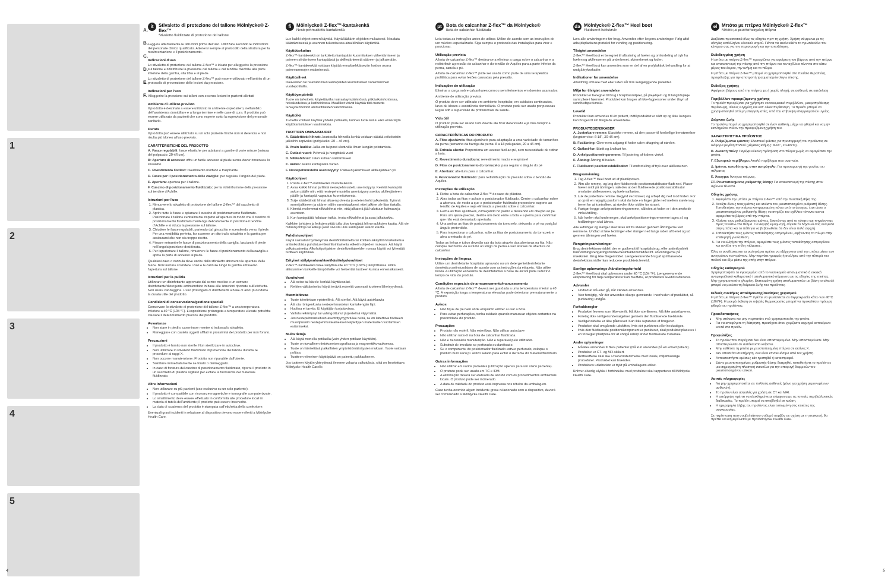A.
B.
C.
D.
E.
F.
1
2
3
4
5
it
Stivaletto di protezione del tallone Mölnlycke® Z-flex™
Stivaletto fluidizzato di protezione del tallone
Leggere attentamente le istruzioni prima dell'uso. Utilizzare secondo le indicazioni del personale clinico qualificato. Attenersi sempre al protocollo della struttura per la movimentazione e il posizionamento.
Indicazioni d'uso
Lo stivaletto di protezione del tallone Z-flex™ è ideato per alleggerire la pressione sul tallone e ridistribuire la pressione dal tallone e dal tendine d'Achille alla parte inferiore della gamba, alla tibia e al piede.
Lo stivaletto di protezione del tallone Z-flex™ può essere utilizzato nell'ambito di un protocollo di prevenzione delle lesioni da pressione.
Indicazioni per l'uso
Alleggerire la pressione sui talloni con o senza lesioni in pazienti allettati
Ambiente di utilizzo previsto
Il prodotto è destinato a essere utilizzato in ambiente ospedaliero, nell'ambito dell'assistenza domiciliare e a lungo termine e nelle case di cura. Il prodotto può essere utilizzato da pazienti che sono esperte sotto la supervisione del personale sanitario.
Durata
Il prodotto può essere utilizzato su un solo paziente finché non si deteriora e non risulta più idoneo all'uso previsto.
CARATTERISTICHE DEL PRODOTTO
A. Fasce regolabili: fasce elastiche per adattarsi a gambe di varie misure (misura del polpaccio: 20-46 cm).
B: Apertura di accesso: offre un facile accesso al piede senza dover rimuovere lo stivaletto.
C. Rivestimento Outlast: rivestimento morbido e traspirante.
D. Fasce per il posizionamento delle caviglie: per regolare l'angolo del piede.
E. Apertura: apertura per il tallone.
F. Cuscino di posizionamento fluidizzato: per la ridistribuzione della pressione sul tendine d'Achille.
Istruzioni per l'uso
1. Rimuovere lo stivaletto di protezione del tallone Z-flex™ dal sacchetto di plastica.
2. Aprire tutte le fasce e spianare il cuscino di posizionamento fluidizzato. Posizionare il tallone centralmente rispetto all'apertura in modo che il cuscino di posizionamento fluidizzato mantenga delicatamente in posizione il tendine d'Achille e si riduca la pressione sul tallone.
3. Chiudere le fasce regolabili, partendo dal ginocchio e scendendo verso il piede. Per una vestibilità perfetta, far scorrere un dito tra lo stivaletto e la gamba per assicurarsi che non sia troppo stretto.
4. Fissare entrambe le fasce di posizionamento della caviglia, lasciando il piede nell'angolo/posizione desiderata.
5. Per ispezionare il tallone, rimuovere le fasce di posizionamento della caviglia e aprire la parte di accesso al piede.
Qualsiasi cavo o cannula deve uscire dallo stivaletto attraverso le aperture delle fasce. Non lasciare scendere i cavi e le cannule lungo la gamba attraverso l'apertura sul tallone.
Istruzioni per la pulizia
Utilizzare un disinfettante approvato dal centro medico o un comune disinfettante/detergente antimicrobico in base alle istruzioni riportate sull'etichetta. Non usare candeggina. L'uso prolungato di disinfettanti a base di alcol può ridurre la durata utile del prodotto.
Condizioni di conservazione/gestione speciali
Conservare lo stivaletto di protezione del tallone Z-flex™ a una temperatura inferiore a 40 °C (104 °F). L'esposizione prolungata a temperature elevate potrebbe causare il deterioramento precoce del prodotto.
Avvertenze
Non stare in piedi o camminare mentre si indossa lo stivaletto.
Maneggiare con cautela oggetti affilati in prossimità del prodotto per non forarlo.
Precauzioni
Il prodotto è fornito non sterile. Non sterilizzare in autoclave.
Non utilizzare lo stivaletto fluidizzato di protezione del tallone durante le procedure ai raggi X.
Non occorre manutenzione. Prodotto non riparabile dall'utente.
Sostituire immediatamente se forato o danneggiato.
In caso di foratura del cuscino di posizionamento fluidizzato, riporre il prodotto in un sacchetto di plastica sigillato per evitare la fuoriuscita del materiale fluidizzato.
Altre informazioni
Non utilizzare su più pazienti (uso esclusivo su un solo paziente).
Il prodotto è compatibile con risonanze magnetiche e tomografie computerizzate.
Lo smaltimento deve essere effettuato in conformità alle procedure locali in materia di tutela dell'ambiente; il prodotto può essere incenerito.
La data di scadenza del prodotto è stampata sull'etichetta della confezione.
Eventuali gravi incidenti in relazione al dispositivo devono essere riferiti a Mölnlycke Health Care.
fi
Mölnlycke® Z-flex™-kantakenkä
Nestepehmustettu kantakenkä
Lue kaikki ohjeet ennen käyttöä. Käytä lääkärin ohjeiden mukaisesti. Noudata kääntämisessä ja asennon tukemisessa aina klinikan käytäntöä.
Käyttötarkoitus
Z-flex™-kantakenkä on tarkoitettu kantapään kuormituksen vähentämiseen ja paineen siirtämiseen kantapäästä ja akillesjänteestä sääreen ja jalkaterään.
Z-flex™-kantakenkää voidaan käyttää ennaltaehkäisevän hoidon osana painevammojen estämisessä.
Käyttöaiheet
Haavaisten tai haavattomien kantapäiden kuormituksen vähentäminen vuodepotilailla.
Käyttöympäristö
Tuote on tarkoitettu käytettäväksi sairaalaympäristössä, pitkäaikaishoidossa, hoivakodeissa ja kotihoidossa. Maallikot voivat käyttää tätä tuotetta terveydenhoidon ammattilaisten valvonnassa.
Käyttöikä
Tuotetta voidaan käyttää yhdellä potilaalla, kunnes tuote kuluu eikä enää täytä käyttötarkoituksen vaatimuksia.
TUOTTEEN OMINAISUUDET
A. Säädettävät hihnat: Joustavilla hihnoilla kenkä voidaan säätää erikokoisiin jalkoihin sopivaksi (pohjekoko: 20 – 46 cm).
B. Avoin luukku: Jalka on helposti ulottuvilla ilman kengän poistamista.
C. Outlast-vuori: Pehmeä ja hengittävä vuori
D. Nilkkahihnat: Jalan kulman säätämiseen
E. Aukko: Aukko kantapäätä varten.
F. Nestepehmusteltu asentotyyny: Paineen jakamiseen akillesjänteen yli.
Käyttöohjeet
1. Poista Z-flex™-kantakenkä muovilaukusta.
2. Avaa kaikki hihnat ja litistä nestepehmusteltu asentotyyny. Keskitä kantapää aukon päälle niin, että nestepehmusteltu asentotyyny asettuu akillesjänteen päälle ja kantapää vapautuu kuormituksesta.
3. Sulje säädettävät hihnat alkaen polvesta ja edeten kohti jalkaterää. Työnnä sormi jalkineen ja säären väliin varmistaaksesi, ettei jalkine ole liian tiukalla.
4. Kiinnitä molemmat nilkkahihnat niin, että jalkaterä jää haluttuun kulmaan ja asentoon.
5. Kun kantapäätä halutaan tutkia, irrota nilkkahihnat ja avaa jalkaluukku.
Kaikkien johtojen ja letkujen pitää tulla ulos kengästä hihna-aukkojen kautta. Älä vie mitään johtoja tai letkuja jalan sivusta ulos kantapään aukon kautta.
Puhdistusohjeet
Käytä sairaalan hyväksymää desinfiointiainetta tai kotitalouskäyttöön tarkoitettua antimikrobista puhdistus-/desinfiointiainetta etiketin ohjeiden mukaan. Älä käytä valkaisuainetta. Alkoholipohjaisten desinfiointiaineiden runsas käyttö voi lyhentää tuotteen käyttöikää.
Erityiset säilytysolosuhteet/käsittelyolosuhteet
Z-flex™-kantakenkä tulee säilyttää alle 40 °C:n (104°F) lämpötilassa. Pitkä altistuminen korkeille lämpötiloille voi heikentää tuotteen kuntoa ennenaikaisesti.
Varoitukset
Älä seiso tai kävele kenkää käyttäessäsi.
Reikien välttämiseksi käytä teräviä esineitä varovasti tuotteen läheisyydessä.
Huomioitavaa
Tuote toimitetaan episteriilinä. Älä steriloi. Älä käytä autoklaavia
Älä ota röntgenkuvia nestepehmustetun kantakengän läpi.
Huoltoa ei tarvita. Ei käyttäjän korjattavissa.
Vaihda reikiintynyt tai vahingoittunut järjestelmä viipymättä.
Jos nestepehmusteltuun asentotyynyyn tulee reikä, se on laitettava tiiviiseen muovipussiin nestepehmusteaineksen käytettyjen materiaalien vuotamisen estämiseksi.
Muita tietoja
Älä käytä monella potilaalla (vain yhden potilaan käyttöön).
Tuote on turvallinen tietokonetomografiassa ja magneettikuvauksessa.
Tuote on hävitettävä paikallisten ympäristömääräysten mukaan. Tuote voidaan polttaa.
Tuotteen viimeinen käyttöpäivä on painettu pakkaukseen.
Jos tuotteen käytön yhteydessä ilmenee vakavia vaikutuksia, siitä on ilmoitettava Mölnlycke Health Carelle.
pt
Bota de calcanhar Z-flex™ da Mölnlycke®
Bota de calcanhar fluidizada
Leia todas as instruções antes de utilizar. Utilize de acordo com as instruções de um médico especializado. Siga sempre o protocolo das instalações para virar e posicionar.
Utilização prevista
A bota de calcanhar Z-flex™ destina-se a eliminar a carga sobre o calcanhar e a redistribuir a pressão do calcanhar e do tendão de Aquiles para a parte inferior da perna, canela e pé.
A bota de calcanhar Z-flex™ pode ser usada como parte de uma terapêutica profilática para evitar lesões causadas pela pressão.
Indicações de utilização
Eliminar a carga sobre calcanhares com ou sem ferimentos em doentes acamados
Ambiente de utilização prevista
O produto deve ser utilizado em ambiente hospitalar, em cuidados continuados, lares de idosos e assistência domiciliária. O produto pode ser usado por pessoas leigas sob a supervisão de profissionais de saúde.
Vida útil
O produto pode ser usado num doente até ficar deteriorado e já não cumprir a utilização prevista.
CARACTERÍSTICAS DO PRODUTO
A. Fitas ajustáveis: fitas ajustáveis para adaptação a uma variedade de tamanhos da perna (tamanho da barriga da perna: 8 a 18 polegadas, 20 a 46 cm).
B. Entrada aberta: Proporciona um acesso fácil ao pé, sem necessidade de retirar a bota.
C. Revestimento duradouro: revestimento macio e respirável
D. Fitas de posicionamento do tornozelo: para regular o ângulo do pé
E. Abertura: abertura para o calcanhar.
F. Posicionador fluidizado: para redistribuição da pressão sobre o tendão de Aquiles.
Instruções de utilização
1. Retire a bota de calcanhar Z-flex™ do saco de plástico.
2. Abra todas as fitas e achate o posicionador fluidizado. Centre o calcanhar sobre a abertura, de modo a que o posicionador fluidizado proporcione suporte ao tendão de Aquiles e seja eliminada a pressão sobre o calcanhar.
3. Feche as fitas ajustáveis, começando no joelho e descendo em direção ao pé. Para um ajuste preciso, deslize um dedo entre a bota e a perna para confirmar que não está demasiado apertada.
4. Una ambas as fitas de posicionamento do tornozelo, deixando o pé na posição/ângulo pretendido.
5. Para inspecionar o calcanhar, solte as fitas de posicionamento do tornozelo e abra a entrada do pé.
Todas as linhas e tubos deverão sair da bota através das aberturas na fita. Não coloque nenhuma via ou tubo ao longo da perna a sair através da abertura do calcanhar.
Instruções de limpeza
Utilize um desinfetante hospitalar aprovado ou um detergente/desinfetante doméstico antimicrobiano de acordo com as instruções da etiqueta. Não utilize lixívia. A utilização excessiva de desinfetantes à base de álcool pode reduzir o tempo de vida do produto.
Condições especiais de armazenamento/manuseamento
A bota de calcanhar Z-flex™ deverá ser guardada a uma temperatura inferior a 40 °C. A exposição longa a temperaturas elevadas pode deteriorar prematuramente o produto.
Avisos
Não fique de pé nem ande enquanto estiver a usar a bota.
Para evitar perfurações, tenha cuidado quando manusear objetos cortantes na proximidade do produto.
Precauções
Produto não estéril. Não esterilizar. Não utilizar autoclave
Não utilizar raios-X na bota de calcanhar fluidizada.
Não é necessária manutenção. Não é reparável pelo utilizador.
Substituir de imediato se perfurado ou danificado.
Se o componente do posicionador fluidizado estiver perfurado, coloque o produto num saco pl. ástico selado para evitar o derrame do material fluidizado.
Outras informações
Não utilizar em vários pacientes (utilização apenas para um único paciente).
O produto pode ser usado em TC e IRM.
A eliminação deverá ser efetuada de acordo com os procedimentos ambientais locais. O produto pode ser incinerado.
A data de validade do produto está impressa nos rótulos da embalagem.
Caso tenha ocorrido algum incidente grave relacionado com o dispositivo, deverá ser comunicado à Mölnlycke Health Care.
da
Mölnlycke® Z-flex™ Heel boot
Fluidiseret hælstøvle
Læs alle anvisningerne før brug. Anvendes efter lægens anvisninger. Følg altid arbejdspladsens protokol for vending og positionering.
Tilsigtet anvendelse
Z-flex™ Heel boot er beregnet til aflastning af hælen og omfordeling af tryk fra hælen og akillessenen på underbenet, skinnebenet og foden.
Z-flex™ Heel boot kan anvendes som en del af en profylaktisk behandling for at undgå tryksskader.
Indikationer for anvendelse
Aflastning af hæle med eller uden sår hos sengeliggende patienter.
Miljø for tilsigtet anvendelse
Produktet er beregnet til brug i hospitalsmiljøer, på plejehjem og til langtidspleje samt pleje i hjemmet. Produktet kan bruges af ikke-fagpersoner under tilsyn af sundhedspersonale.
Levetid
Produktet kan anvendes til én patient, indtil produktet er slidt op og ikke længere kan bruges til sin tilsigtede anvendelse.
PRODUKTEGENSKABER
A. Justerbare remme: Elastiske remme, så den passer til forskellige benstørrelser (lægstørrelse: 8-18", 20-46 cm).
B. Fodåbning: Giver nem adgang til foden uden aftagning af støvlen.
C. Outlast-for: Blødt og åndbart for.
D. Ankelpositioneringsremme: Til justering af fodens vinkel.
E. Åbning: Åbning til hælen.
F. Fluidiseret positionsstabilisator: Til omfordeling af tryk over akillessenen.
Brugsanvisning
1. Tag Z-flex™ Heel boot ud af plastikposen.
2. Åbn alle remme, og læg den fluidiserede positionsstabilisator fladt ned. Placer hælen midt på åbningen, således at den fluidiserede positionsstabilisator omslutter akillessenen, og hælen aflastes.
3. Luk de justerbare remme. Begynd ved knæet, og arbejd dig ned mod foden. For at opnå en nøjagtig pasform skal du lade en finger glide ned mellem støvlen og benet for at kontrollere, at støvlen ikke sidder for stramt.
4. Fastgør begge ankelpositioneringsremme, således at foden er i den ønskede vinkel/stilling.
5. Når hælen skal underseges, skal ankelpositioneringsremmene tages af, og fodåbningen skal åbnes.
Alle ledninger og slanger skal føres ud fra støvlen gennem åbningerne ved remmene. Undlad at føre ledninger eller slanger ned langs siden af benet og ud gennem åbningen ved hælen.
Rengøringsanvisninger
Brug desinfektionsmiddel, der er godkendt til hospitalsbrug, eller antimikrobielt husholdningsrengøringsmiddel/desinfektionsmiddel iht. anvisningerne på mærkaten. Brug ikke blegemiddel. Længerevarende brug af spritbaserede desinfektionsmidler kan reducere produktets levetid.
Særlige opbevarings-/håndteringsforhold
Z-flex™ Heel boot skal opbevares under 40 °C (104 °F). Længerevarende eksponering for høje temperaturer kan medføre, at produktets levetid reduceres.
Advarsler
Undlad at stå eller gå, når støvlen anvendes.
Vær forsigtig, når der anvendes skarpe genstande i nærheden af produktet, så punktering undgås.
Forholdsregler
Produktet leveres som ikke-sterilt. Må ikke steriliseres. Må ikke autoklaveres.
Foretag ikke røntgenundersøgelser gennem den fluidiserede hælstøvle.
Vedligeholdelse er ikke påkrævet. Kan ikke repareres af brugeren.
Produktet skal omgående udskiftes, hvis det punkteres eller beskadiges.
Hvis den fluidiserede positionskomponent er punkteret, skal produktet placeres i en forseglet plastpose for at undgå udslip af det fluidiserede materiale.
Andre oplysninger
Må ikke anvendes til flere patienter (må kun anvendes på en enkelt patient).
Produktet er CT- og MR-sikkert.
Bortskaffelse skal ske i overensstemmelse med lokale, miljømæssige procedurer. Produktet kan brændes.
Produktets udløbsdato er trykt på emballagens etiket.
Enhver alvorlig ulykke i forbindelse med produktet skal rapporteres til Mölnlycke Health Care.
el
Μπότα με πτέρνα Mölnlycke® Z-flex™
Μπότα με ρευστοποιημένη πτέρνα
Διαβάστε προσεκτικά όλες τις οδηγίες πριν τη χρήση. Χρήση σύμφωνα με τις οδηγίες κατάλληλου κλινικού ιατρού. Πάντα να ακολουθείτε το πρωτόκολλο του κέντρου σας για την περιστροφή και την τοποθέτηση.
Ενδεδειγμένη χρήση
Η μπότα με πτέρνα Z-flex™ προορίζεται για αφαίρεση του βάρους από την πτέρνα και ανακατανομή της πίεσης από την πτέρνα και τον αχίλλειο τένοντα στο κάτω μέρος του άκρου, την κνήμη και το πέλμα.
Η μπότα με πτέρνα Z-flex™ μπορεί να χρησιμοποιηθεί στο πλαίσιο θεραπείας προφύλαξης για την αποτροπή τραυματισμών λόγω πίεσης.
Ενδείξεις χρήσης
Αφαίρεση βάρους από την πτέρνα, με ή χωρίς πληγή, σε ασθενείς σε κατάκλιση
Περιβάλλον προοριζόμενης χρήσης
Το προϊόν προορίζεται για χρήση σε νοσοκομειακό περιβάλλον, μακροπρόθεσμη περίθαλψη, οίκους ευγηρίας και κατ' οίκον περίθαλψη. Το προϊόν μπορεί να χρησιμοποιηθεί από μη επαγγελματίες, υπό την επίβλεψη επαγγελματιών υγείας.
Διάρκεια ζωής
Το προϊόν μπορεί να χρησιμοποιηθεί σε έναν ασθενή, μέχρι να φθαρεί και να μην εκπληρώνει πλέον την προοριζόμενη χρήση του.
ΧΑΡΑΚΤΗΡΙΣΤΙΚΑ ΠΡΟΪΟΝΤΟΣ
Α. Ρυθμιζόμενοι ιμάντες: Ελαστικοί ιμάντες για προσαρμογή του προϊόντος σε διάφορα μεγέθη ποδιού (μέγεθος κνήμης: 8-18", 20-46cm).
Β. Ανοικτή πύλη: Παρέχει εύκολη πρόσβαση στο πέλμα χωρίς να αφαιρέσετε την μπότα.
Γ. Εξωτερικό περίβλημα: Απαλό περίβλημα που αναπνέει.
Δ. Ιμάντες τοποθέτησης στον αστράγαλο: Για προσαρμογή της γωνίας του πέλματος
Ε. Άνοιγμα: Άνοιγμα πτέρνας.
ΣΤ. Ρευστοποιημένος ρυθμιστής θέσης: Για ανακατανομή της πίεσης στον αχίλλειο τένοντα.
Οδηγίες χρήσης
1. Αφαιρέστε την μπότα με πτέρνα Z-flex™ από την πλαστική θήκη της.
2. Ανοίξτε όλους τους ιμάντες και ισιώστε τον ρευστοποιημένο ρυθμιστή θέσης. Τοποθετήστε την πτέρνα κεντραρισμένη πάνω από το άνοιγμα, έτσι ώστε ο ρευστοποιημένος ρυθμιστής θέσης να στηρίζει τον αχίλλειο τένοντα και να αφαιρείται το βάρος από την πτέρνα.
3. Κλείστε τους ρυθμιζόμενους ιμάντες, ξεκινώντας από το γόνατο και πηγαίνοντας προς τα κάτω στο πέλμα. Για ακριβή εφαρμογή, σύρετε το δάχτυλό σας ανάμεσα στην μπότα και το πόδι για να βεβαιωθείτε ότι δεν είναι πολύ σφιχτή.
4. Τοποθετήστε τους ιμάντες τοποθέτησης αστραγάλου, αφήνοντας το πέλμα στην επιθυμητή γωνία/θέση.
5. Για να ελέγξετε την πτέρνα, αφαιρέστε τους ιμάντες τοποθέτησης αστραγάλου και ανοίξτε την πύλη πέλματος.
Όλες οι συνδέσεις και τα σωληνάρια πρέπει να εξέρχονται από την μπότα μέσω των ανοιγμάτων των ιμάντων. Μην περνάτε γραμμές ή σωλήνες από την πλευρά του ποδιού και έξω μέσω της οπής στην πτέρνα.
Οδηγίες καθαρισμού
Χρησιμοποιήστε το εγκεκριμένο από το νοσοκομείο απολυμαντικό ή οικιακό αντιμικροβιακό καθαριστικό / απολυμαντικό σύμφωνα με τις οδηγίες της ετικέτας. Μην χρησιμοποιείτε χλωρίνη. Εκτεταμένη χρήση απολυμαντικών με βάση το αλκοόλ μπορεί να μειώσει τη διάρκεια ζωής του προϊόντος.
Ειδικές συνθήκες αποθήκευσης/συνθήκες χειρισμού
Η μπότα με πτέρνα Z-flex™ πρέπει να φυλάσσεται σε θερμοκρασία κάτω των 40°C (104°F). Η μακρά έκθεση σε υψηλές θερμοκρασίες μπορεί να προκαλέσει πρόωρη φθορά του προϊόντος.
Προειδοποιήσεις
Μην στέκεστε και μην περπατάτε ενώ χρησιμοποιείτε την μπότα.
Για να αποφύγετε τη διάτρηση, προσέχετε όταν χειρίζεστε αιχμηρά αντικείμενα κοντά στο προϊόν.
Προφυλάξεις
Το προϊόν που παρέχεται δεν είναι αποστειρωμένο. Μην αποστειρώνετε. Μην αποστειρώνετε σε αυτόκαυστο κλίβανο.
Μην εκθέτετε τη μπότα με ρευστοποιημένη πτέρνα σε ακτίνες Χ.
Δεν απαιτείται συντήρηση. Δεν είναι επισκευάσιμο από τον χρήστη.
Αντικαταστήστε αμέσως εάν τρυπηθεί ή καταστραφεί.
Εάν ο ρευστοποιημένος ρυθμιστής θέσης διατρηθεί, τοποθετήστε το προϊόν σε μια σφραγισμένη πλαστική σακούλα για την αποφυγή διαρροών του ρευστοποιημένου υλικού.
Λοιπές πληροφορίες
Να μην χρησιμοποιείται σε πολλούς ασθενείς (μόνο για χρήση μεμονωμένων ασθενών).
Το προϊόν είναι ασφαλές για χρήση σε CT και MRI.
Η απόρριψη πρέπει να ολοκληρώνεται σύμφωνα με τις τοπικές περιβαλλοντικές διαδικασίες. Το προϊόν μπορεί να υποβληθεί σε καύση.
Η ημερομηνία λήξης του προϊόντος είναι τυπωμένη στις ετικέτες της συσκευασίας.
Σε περίπτωση που συμβεί κάποιο σοβαρό συμβάν σε σχέση με τη συσκευή, θα πρέπει να ενημερώνεται με την Mölnlycke Health Care.
4 5